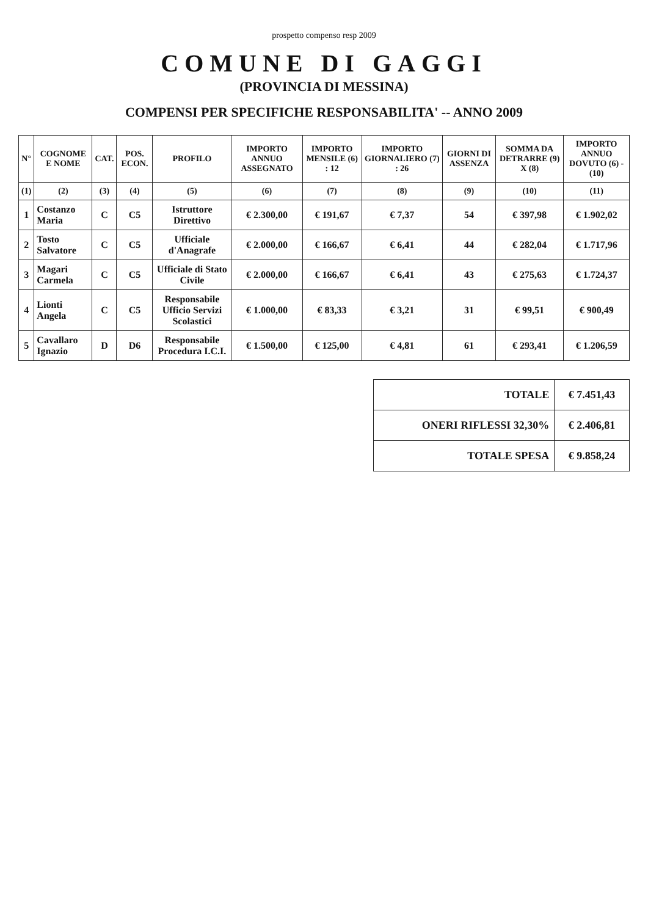prospetto compenso resp 2009
COMUNE DI GAGGI
(PROVINCIA DI MESSINA)
COMPENSI PER SPECIFICHE RESPONSABILITA' -- ANNO 2009
| N° | COGNOME E NOME | CAT. | POS. ECON. | PROFILO | IMPORTO ANNUO ASSEGNATO | IMPORTO MENSILE (6) : 12 | IMPORTO GIORNALIERO (7) : 26 | GIORNI DI ASSENZA | SOMMA DA DETRARRE (9) X (8) | IMPORTO ANNUO DOVUTO (6) - (10) |
| --- | --- | --- | --- | --- | --- | --- | --- | --- | --- | --- |
| (1) | (2) | (3) | (4) | (5) | (6) | (7) | (8) | (9) | (10) | (11) |
| 1 | Costanzo Maria | C | C5 | Istruttore Direttivo | € 2.300,00 | € 191,67 | € 7,37 | 54 | € 397,98 | € 1.902,02 |
| 2 | Tosto Salvatore | C | C5 | Ufficiale d'Anagrafe | € 2.000,00 | € 166,67 | € 6,41 | 44 | € 282,04 | € 1.717,96 |
| 3 | Magari Carmela | C | C5 | Ufficiale di Stato Civile | € 2.000,00 | € 166,67 | € 6,41 | 43 | € 275,63 | € 1.724,37 |
| 4 | Lionti Angela | C | C5 | Responsabile Ufficio Servizi Scolastici | € 1.000,00 | € 83,33 | € 3,21 | 31 | € 99,51 | € 900,49 |
| 5 | Cavallaro Ignazio | D | D6 | Responsabile Procedura I.C.I. | € 1.500,00 | € 125,00 | € 4,81 | 61 | € 293,41 | € 1.206,59 |
| TOTALE | € 7.451,43 |
| ONERI RIFLESSI 32,30% | € 2.406,81 |
| TOTALE SPESA | € 9.858,24 |